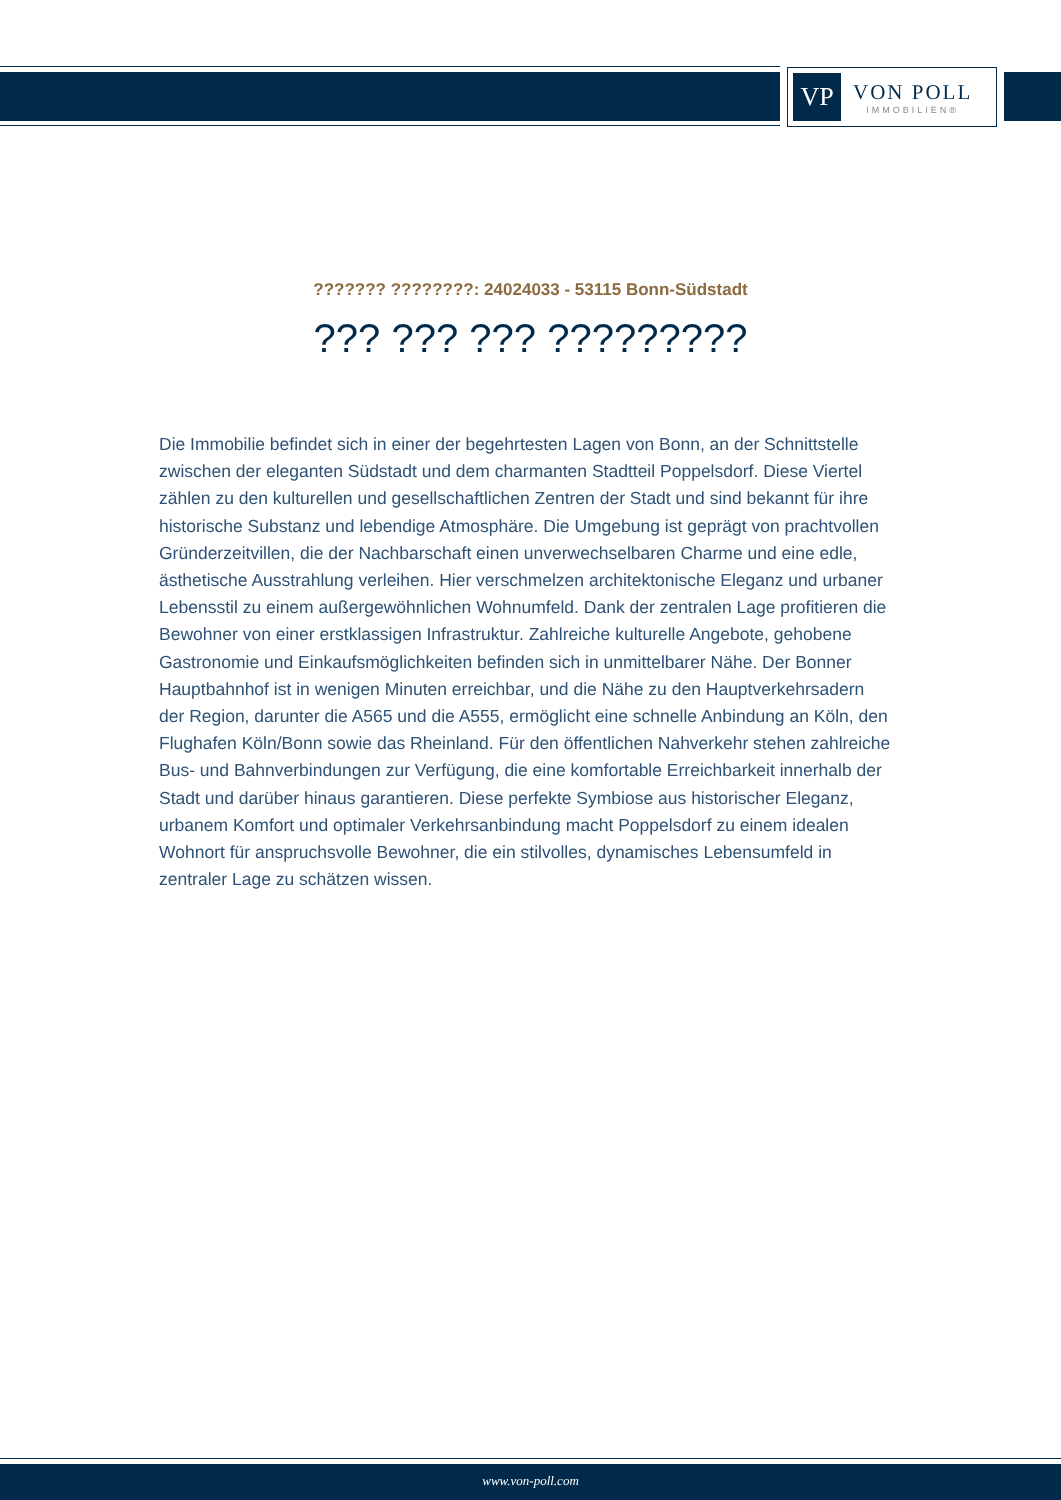VP
VON POLL
IMMOBILIEN®
??????? ????????: 24024033 - 53115 Bonn-Südstadt
??? ??? ??? ?????????
Die Immobilie befindet sich in einer der begehrtesten Lagen von Bonn, an der Schnittstelle zwischen der eleganten Südstadt und dem charmanten Stadtteil Poppelsdorf. Diese Viertel zählen zu den kulturellen und gesellschaftlichen Zentren der Stadt und sind bekannt für ihre historische Substanz und lebendige Atmosphäre. Die Umgebung ist geprägt von prachtvollen Gründerzeitvillen, die der Nachbarschaft einen unverwechselbaren Charme und eine edle, ästhetische Ausstrahlung verleihen. Hier verschmelzen architektonische Eleganz und urbaner Lebensstil zu einem außergewöhnlichen Wohnumfeld. Dank der zentralen Lage profitieren die Bewohner von einer erstklassigen Infrastruktur. Zahlreiche kulturelle Angebote, gehobene Gastronomie und Einkaufsmöglichkeiten befinden sich in unmittelbarer Nähe. Der Bonner Hauptbahnhof ist in wenigen Minuten erreichbar, und die Nähe zu den Hauptverkehrsadern der Region, darunter die A565 und die A555, ermöglicht eine schnelle Anbindung an Köln, den Flughafen Köln/Bonn sowie das Rheinland. Für den öffentlichen Nahverkehr stehen zahlreiche Bus- und Bahnverbindungen zur Verfügung, die eine komfortable Erreichbarkeit innerhalb der Stadt und darüber hinaus garantieren. Diese perfekte Symbiose aus historischer Eleganz, urbanem Komfort und optimaler Verkehrsanbindung macht Poppelsdorf zu einem idealen Wohnort für anspruchsvolle Bewohner, die ein stilvolles, dynamisches Lebensumfeld in zentraler Lage zu schätzen wissen.
www.von-poll.com